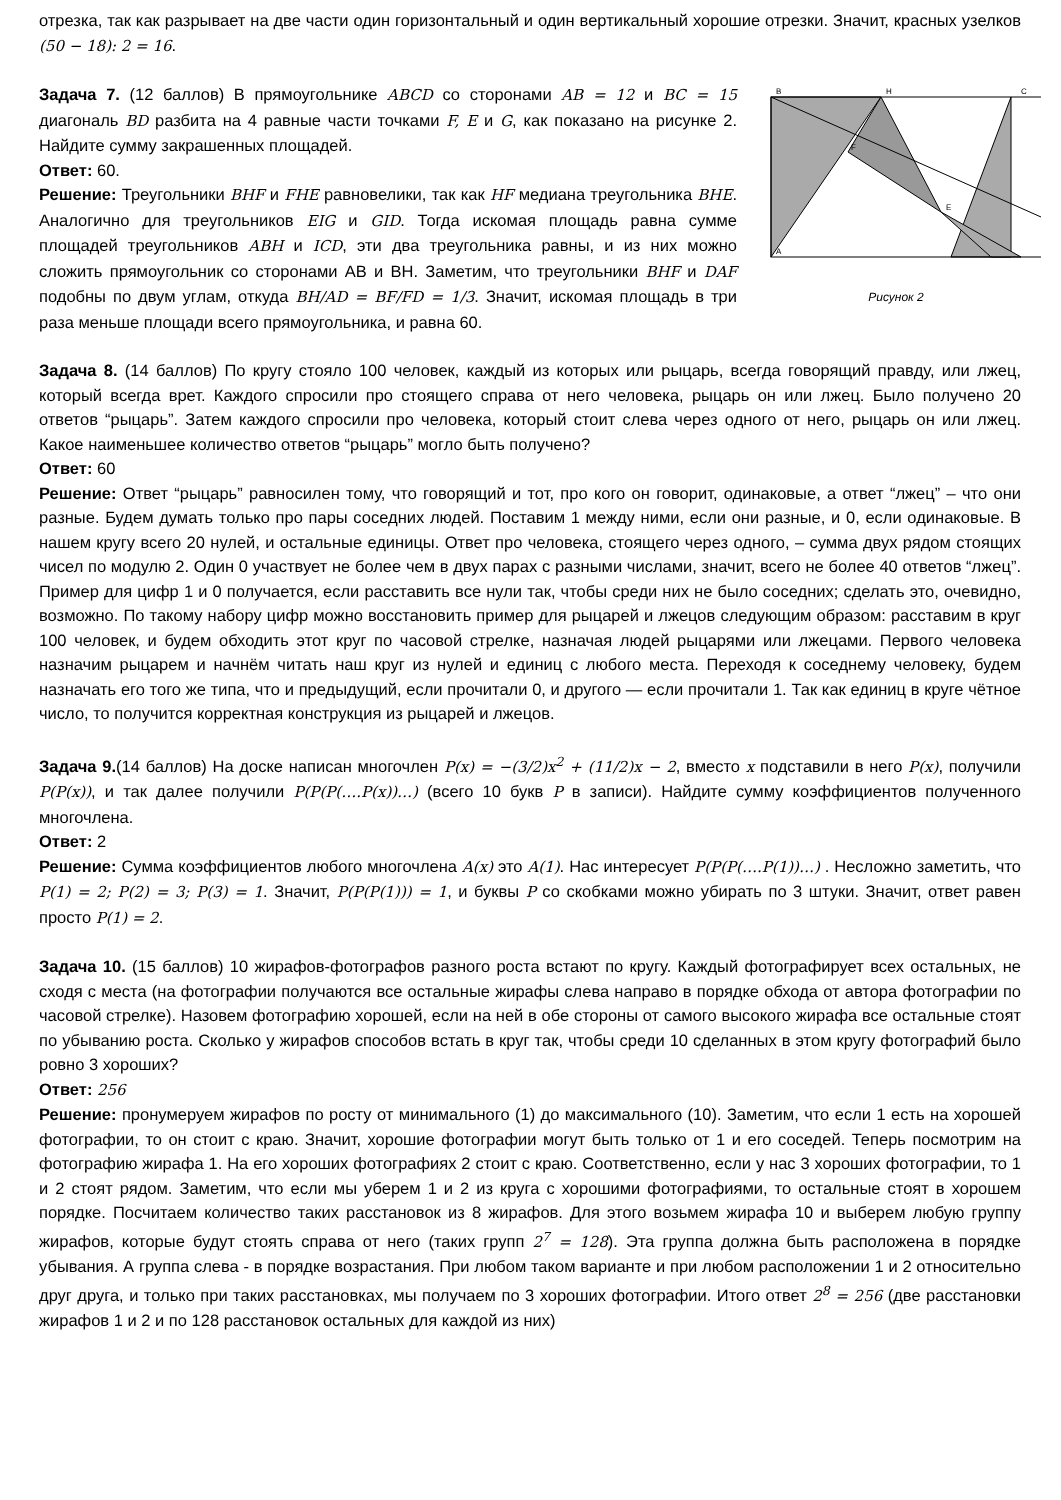отрезка, так как разрывает на две части один горизонтальный и один вертикальный хорошие отрезки. Значит, красных узелков (50 − 18): 2 = 16.
B
H
C
A
F
E
Рисунок 2
Задача 7. (12 баллов) В прямоугольнике ABCD со сторонами AB = 12 и BC = 15 диагональ BD разбита на 4 равные части точками F, E и G, как показано на рисунке 2. Найдите сумму закрашенных площадей.
Ответ: 60.
Решение: Треугольники BHF и FHE равновелики, так как HF медиана треугольника BHE. Аналогично для треугольников EIG и GID. Тогда искомая площадь равна сумме площадей треугольников ABH и ICD, эти два треугольника равны, и из них можно сложить прямоугольник со сторонами AB и BH. Заметим, что треугольники BHF и DAF подобны по двум углам, откуда BH/AD = BF/FD = 1/3. Значит, искомая площадь в три раза меньше площади всего прямоугольника, и равна 60.
Задача 8. (14 баллов) По кругу стояло 100 человек, каждый из которых или рыцарь, всегда говорящий правду, или лжец, который всегда врет. Каждого спросили про стоящего справа от него человека, рыцарь он или лжец. Было получено 20 ответов “рыцарь”. Затем каждого спросили про человека, который стоит слева через одного от него, рыцарь он или лжец. Какое наименьшее количество ответов “рыцарь” могло быть получено?
Ответ: 60
Решение: Ответ “рыцарь” равносилен тому, что говорящий и тот, про кого он говорит, одинаковые, а ответ “лжец” – что они разные. Будем думать только про пары соседних людей. Поставим 1 между ними, если они разные, и 0, если одинаковые. В нашем кругу всего 20 нулей, и остальные единицы. Ответ про человека, стоящего через одного, – сумма двух рядом стоящих чисел по модулю 2. Один 0 участвует не более чем в двух парах с разными числами, значит, всего не более 40 ответов “лжец”. Пример для цифр 1 и 0 получается, если расставить все нули так, чтобы среди них не было соседних; сделать это, очевидно, возможно. По такому набору цифр можно восстановить пример для рыцарей и лжецов следующим образом: расставим в круг 100 человек, и будем обходить этот круг по часовой стрелке, назначая людей рыцарями или лжецами. Первого человека назначим рыцарем и начнём читать наш круг из нулей и единиц с любого места. Переходя к соседнему человеку, будем назначать его того же типа, что и предыдущий, если прочитали 0, и другого — если прочитали 1. Так как единиц в круге чётное число, то получится корректная конструкция из рыцарей и лжецов.
Задача 9.(14 баллов) На доске написан многочлен P(x) = −(3/2)x<sup>2</sup> + (11/2)x − 2, вместо x подставили в него P(x), получили P(P(x)), и так далее получили P(P(P(….P(x))…) (всего 10 букв P в записи). Найдите сумму коэффициентов полученного многочлена.
Ответ: 2
Решение: Сумма коэффициентов любого многочлена A(x) это A(1). Нас интересует P(P(P(….P(1))…) . Несложно заметить, что P(1) = 2; P(2) = 3; P(3) = 1. Значит, P(P(P(1))) = 1, и буквы P со скобками можно убирать по 3 штуки. Значит, ответ равен просто P(1) = 2.
Задача 10. (15 баллов) 10 жирафов-фотографов разного роста встают по кругу. Каждый фотографирует всех остальных, не сходя с места (на фотографии получаются все остальные жирафы слева направо в порядке обхода от автора фотографии по часовой стрелке). Назовем фотографию хорошей, если на ней в обе стороны от самого высокого жирафа все остальные стоят по убыванию роста. Сколько у жирафов способов встать в круг так, чтобы среди 10 сделанных в этом кругу фотографий было ровно 3 хороших?
Ответ: 256
Решение: пронумеруем жирафов по росту от минимального (1) до максимального (10). Заметим, что если 1 есть на хорошей фотографии, то он стоит с краю. Значит, хорошие фотографии могут быть только от 1 и его соседей. Теперь посмотрим на фотографию жирафа 1. На его хороших фотографиях 2 стоит с краю. Соответственно, если у нас 3 хороших фотографии, то 1 и 2 стоят рядом. Заметим, что если мы уберем 1 и 2 из круга с хорошими фотографиями, то остальные стоят в хорошем порядке. Посчитаем количество таких расстановок из 8 жирафов. Для этого возьмем жирафа 10 и выберем любую группу жирафов, которые будут стоять справа от него (таких групп 2<sup>7</sup> = 128). Эта группа должна быть расположена в порядке убывания. А группа слева - в порядке возрастания. При любом таком варианте и при любом расположении 1 и 2 относительно друг друга, и только при таких расстановках, мы получаем по 3 хороших фотографии. Итого ответ 2<sup>8</sup> = 256 (две расстановки жирафов 1 и 2 и по 128 расстановок остальных для каждой из них)